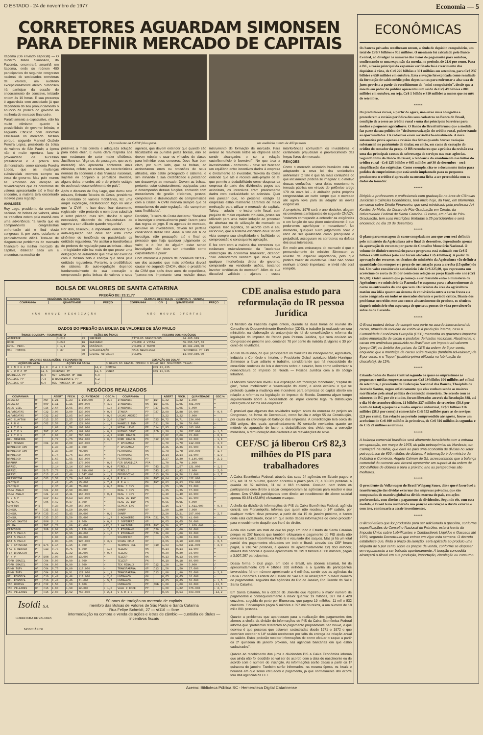O ESTADO - 24 de novembro de 1977 Economia — 5
CORRETORES AGUARDAM SIMONSEN PARA DEFINIR MERCADO DE CAPITAIS
Itapema (Do enviado especial) — O ministro Mário Simonsen, da Fazenda, encontrará amanhã em Itapema, onde se reúnem 400 participantes do segundo congresso nacional de sociedades corretoras de valores, um auditório excepcionalmente atento. Simonsen irá participar da sessão de encerramento do conclave, iniciado ontem às 10 horas. E sua presença é aguardada com ansiedade já que dependerá do seu pronunciamento o anúncio da política do governo na melhoria do mercado financeiro.
Paralelamente a expectativa, não há muito otimismo quanto à possibilidade do governo brindar, o segundo CNSCV com reformas estruturais no mercado. Mesmo porque, segundo Manoel Octávio Pereira Lopes, presidente da bolsa de valores de São Paulo; a época não é muito oportuna face à proximidade da sucessão presidencial e a prática tem demonstrado, como salienta Pereira Lopes, que as mudanças substanciais ocorrem sempre na troca de governo. Mas pelo menos se Simonsen der atenção às reivindicações que as corretoras de valores apresentarão até o final do encontro, a maioria terá encontrado motivos para regozijo.
ANÁLISES
Ruy Lage, presidente da comissão nacional de bolsas de valores, abriu os trabalhos ontem pela manhã com uma advertência: "a tarefa que os companheiros congressistas enfrentarão até o final deste congresso é, por certo, estafante e particularmente difícil. Trata-se de diagnosticar problemas do mercado financeiro ou melhor mercado de capitais, dissecar cada um e encontrar, na medida do
O presidente da CNBV falou para... um auditório atento de 400 pessoas
possível, a mais correta e adequada solução para todos eles". E numa clara resposta aos que reclamam do setor maior eficiência. Justificou-se: "diga-se, de passagem, que se (o mercado) não apresenta contornos mais otimistas, reflete, no entanto, as características normais da economia e das finanças nacionais, sujeitas no conjunto a percalços diversos, alguns deles oriundos até o do próprio estágio de acelerado desenvolvimento do país".
Após o discurso de Ruy Lage, que durou sete minutos, Roberto Teixeira da Costa, presidente da comissão de valores mobiliários, fez uma ampla exposição, esclarecendo logo no início que "a CVM - e isso deve ficar claramente registrado - não pretende e nem deve substituir o setor privado, mas sim, dar-lhe o apoio necessário, dispondo da infra-estrutura de suporte a ser utilizado quando requerida".
Por isso, salientou, é importante entender que auto-regulação não deve ser vista como sinônimo de tendência ou passividade da entidade reguladora. "Ao aceitar a transferência de poderes de regulação para as bolsas - disse - o legislador não fez mais do que prever uma delegação de autoridade que deve ser exercida com o mesmo zelo e energia que seria pela entidade reguladora. Portanto, a credibilidade do sistema de auto-regulação depende fundamentalmente de sua execução e compreensão pelas bolsas de valores e seus agentes, que devem entender que quando são fiscalizados ou punidos pelas bolsas, não se devem rebelar e usar os vínculos de classe para intimidar seus censores. Deve ficar bem claro, por outro lado, que as bolsas, ao acobertarem erros ou omissões de seus afiliados, não estão protegendo o sistema, e sim minando a sua credibilidade e prestando um desserviço ao mercado. Devem as bolsas, portanto, estar estruturalmente equipadas para o desempenho dessas funções, contando com mecanismos de gestão eficientes, pessoal competente e desvinculado de compromissos com a classe. A CVM intervirá sempre que os mecanismos de auto-regulação não cumprirem suas finalidades".
Decidido, Teixeira da Costa declarou: "fiscalizar e investigar e eventualmente punir, fazem parte das regras do jogo. E os agentes do mercado, inclusive os investidores, devem ter perfeita consciência desse fato. Aliás, o fato em si de investigar, não pressupõe até o final do processo que haja qualquer julgamento de valor, e o fato de alguém estar sendo investigado não deve ser entendido como culpabilidade a priori".
Com referência à política de incentivos fiscais - um dos assuntos que mais polêmica deverá causar no segundo CNCV-, disse o presidente da CVM que após doze anos de experiência, "parece-nos importante uma revisão desse instrumento de formação de mercado. Para avaliar se realmente todos os objetivos estão sendo alcançados e se a relação custo/benefício é favorável". No que toca a investimentos - comentou - deve ser buscado um equilíbrio entre incentivos dados à empresa e diretamente ao investidor. Teixeira da Costa entende que até o recente ante-projeto de lei que permite a dedutibilidade como despesa da empresa de parte dos dividendos pagos aos acionistas, os incentivos eram praticamente dados com exclusividade ao acionista. Quer nos parecer que, no presente estágio as empresas estão realmente carentes de maior motivação para utilizar o mercado de capitais. Talvez - aduziu - o instrumento fiscal, sem prejuízo de maior equidade tributária, possa ser utilizado para uma maior indução ao processo de abertura ou de utilização de mercado de capitais. Isso significa, de acordo com o seu raciocínio, que o sistema escolhido deve ter em vista sempre sua simplicidade e facilidade de compreensão e consequente aplicação.
E fez coro com a maioria das corretoras que reclamam ostensivamente da "acelerada estatização da economia brasileira", dizendo: "não entendemos também que deva haver qualquer interferência direta do governo, comprando ou vendendo ações, tentando inverter tendências de mercado". Além de sua discutível validade - ajuntou - essas interferências confundem os investidores e certamente prejudicam o prevalecimento das forças livres do mercado.
REAÇÕES
Como o mercado acionário brasileiro está se adaptando à nova lei das sociedades anônimas? O fato é que há mais confusões do que iniciamente poderia se imaginar. E o motivo dessas confusões - uma delas recentemente tornada pública em virtude do polêmico artigo 170 da nova lei - é atribuído pelos próprios congressistas ao curto tempo que o mercado até agora teve para se adaptar às novas exigências.
A propósito, 1978 será o ano decisivo, alegam os corretores participantes do segundo CNACV: "estamos começando a entender as exigências e em função do seu pleno entendimento é que poderemos aperfeiçoar o mecanismo". No momento, qualquer outro julgamento corre o risco de ser qualificado como precipitado e prejudicial, asseguram os corretores na defesa dos seus interesses.
Em meio aos embaraços do mercado é que o pronunciamento do ministro Simonsen se reveste de especial importância, pelo que poderá trazer de elucidativo. Caso não ocorra nenhum anúncio importante, o trivial não será rompido.
BOLSA DE VALORES DE SANTA CATARINA
PREGÃO DE: 23.11.77
| NEGÓCIOS REALIZADOS | | | ÚLTIMAS OFERTAS (C - COMPRA; V - VENDA) | | | | |
| --- | --- | --- | --- | --- | --- | --- | --- |
| COMPANHIA | QUANTIDADE | PREÇO | COMPANHIA | C/V | QUANTIDADE | PREÇO | |
| N Ã O H O U V E N E G O C I A Ç Ã O | | | N Ã O H O U V E O F E R T A S | | | | |
DADOS DO PREGÃO DA BOLSA DE VALORES DE SÃO PAULO
| ÍNDICE BOVESPA - FECHAMENTO | | AÇÕES DO ÍNDICE | | RESUMO DOS NEGÓCIOS | |
| --- | --- | --- | --- | --- | --- |
| ANTERIOR | 3.210 | 23 | SUBIRAM | TÍTULOS NEGOCIADOS | 44.485.999 |
| HOJE | 3.247 | 16 | BAIXARAM | VOLUME A VISTA | 66.095.527,53 |
| EVOL. PERC. | + 1,1 | 25 | ESTÁVEIS | VOLUME A TERMO | 10.384.280,00 |
| OSC. PONTOS | + 37 | 08 | S/NEGOCIAÇÃO | MAIS NEGOCIADA | PETROBRAS PP C19 |
| | | 00 | S/BASE ANTERIOR | VOLUME | 14.090.840,00 |
| MAIORES OSCILAÇÕES - FECHAMENTO | | | | COTAÇÃO DO DOLAR | |
| --- | --- | --- | --- | --- | --- |
| AÇÕES EM ALTA | | AÇÕES EM BAIXA | | O BANCO DO BRASIL OPEROU O DOLAR NAS SEGUINTES TAXAS: | |
| O R N I E X PP | 14,0 | V A R I G PP | 14,2 | COMPRA | Cr$ 15,435 |
| E L U M A PP | 12,5 | UNIBANCO PP | 11,5 | VENDA | Cr$ 15,535 |
| BARDELLA PP | 8,6 | MET BARBARA OP SUB | 6,9 | | |
| CACIQUE PP | 7,4 | B BANDEIRANTE PP | 6,2 | | |
| CACIQUE OP | 6,6 | HEL FONSECA OP C10 | 5,7 | | |
NEGÓCIOS REALIZADOS
| COMPANHIA | | | ABERT | FECH. | QUANTIDADE | OSC.% | COMPANHIA | | | ABERT | FECH. | QUANTIDADE | OSC.% |
| --- | --- | --- | --- | --- | --- | --- | --- | --- | --- | --- | --- | --- | --- |
| ACESITA | OP | ANT | 1,21 | 1,23 | 1.160.000 | + 2,5 | ITAUBANCO | OP | INT | 1,32 | 1,32 | 1.000 | = |
| ACESITA | OP | NOV | 1,11 | 1,15 | 204.000 | + 4,5 | ITAUBANCO | ON | INT | 1,05 | 1,05 | 481.000 | = |
| AÇOS VILL | PP | C14 | 2,66 | 2,65 | 245.000 | - 1,8 | ITAUBANCO | PP | C17 | 1,05 | 1,05 | 5.000 | = |
| ALPARGATAS | OP | C32 | 3,00 | 3,00 | 233.000 | + 0,6 | ITAUSA | PP | C27 | 2,88 | 2,88 | 50.000 | + 0,6 |
| ALPARGATAS | PP | C32 | 2,87 | 2,85 | 346.000 | - 0,6 | LOJAS AMERIC | OP | | 3,22 | 3,22 | 5.000 | = |
| AND CLAYTON | OP | C13 | 2,55 | 2,55 | 220.000 | + 2,0 | LIGHT | OP | C23 | 0,72 | 0,71 | 234.000 | - 1,3 |
| A R N O | PP | C62 | 2,50 | 2,47 | 124.000 | - 1,2 | MANGELS IND | OP | C11 | 1,20 | 1,20 | 50.000 | = |
| A R T E X | OP | | 1,60 | 1,58 | 109.000 | - 1,2 | METAL LEVE | PP | C14 | 2,95 | 2,95 | 103.000 | = |
| A R T E X | PP | INT | 2,05 | 2,05 | 162.000 | - 0,9 | MOINHO SANT | OP | B/D | 1,26 | 1,28 | 657.000 | + 1,5 |
| A R T E X | PP | P | 1,90 | 1,82 | 795.000 | - 4,2 | NORD BRASIL | ON | | 2,02 | 2,00 | 15.000 | - 0,9 |
| BEL MINEIRA | OP | | 1,77 | 1,76 | 552.000 | + 0,5 | NORD BRASIL | PN | C12 | 2,50 | 2,50 | 18.000 | - 1,9 |
| BIC MONARK | OP | C04 | 2,00 | 2,00 | 135.000 | = | P IPIRANGA | OP | | 1,70 | 1,70 | 112.000 | + 3,0 |
| BRADESCO INV | ON | | 1,30 | 1,30 | 2.000 | = | P IPIRANGA | PP | | 2,35 | 2,36 | 46.000 | + 0,4 |
| BRADESCO INV | PN | | 1,30 | 1,30 | 78.000 | = | PETROBRAS | ON | | 1,78 | 1,78 | 309.000 | + 1,7 |
| BRADESCO | ON | | 1,76 | 1,76 | 110.000 | = | PETROBRAS | PN | | 2,14 | 2,14 | 31.000 | + 1,9 |
| BRADESCO | PN | | 1,65 | 1,65 | 433.000 | = | PETROBRAS | PP | | 2,27 | 2,30 | 6.146.000 | + 2,2 |
| BRAHMA | PP | | 1,48 | 1,49 | 278.000 | - 0,6 | PIR BRASILIA | PPA | | 1,70 | 1,70 | 1.000 | = |
| BRASIL | ON | | 2,14 | 2,14 | 335.000 | - 0,4 | PIRELLI | PP | C43 | 1,55 | 1,57 | 121.000 | + 1,2 |
| BRASIL | PP | B/S | 3,78 | 3,80 | 1.890.000 | + 1,8 | PIRELLI | PP | C43 | 1,42 | 1,42 | 2.000 | - 2,0 |
| BRASIL | PP | C13 | 2,48 | 2,48 | 1.647.000 | + 1,2 | PROSDOCIMO | PP | C13 | 0,58 | 0,58 | 11.000 | + 1,7 |
| BRASMOTOR | OP | C63 | 3,50 | 3,70 | 840.000 | + 4,2 | R E A L | ON | INT | 0,84 | 0,83 | 122.000 | = |
| CACIQUE | OP | | 1,40 | 1,45 | 15.000 | + 7,4 | R E A L | PN | INT | 0,83 | 0,83 | 254.000 | = |
| CACIQUE | PP | | 2,35 | 2,40 | 75.000 | + 6,6 | REAL C INV | ON | | 1,55 | 1,55 | 73.000 | = |
| CASA ANGLO | OP | C21 | 2,90 | 2,90 | 69.000 | = | REAL C INV | PN | | 1,35 | 1,35 | 77.000 | = |
| CASA ANGLO | PP | C21 | 2,40 | 2,41 | 165.000 | + 0,4 | REAL C INV | PP | | 1,40 | 1,40 | 10.000 | = |
| C E S P | PP | DIV | 0,53 | 0,53 | 538.000 | = | REAL DE INV | ON | | 1,01 | 1,01 | 15.000 | = |
| CIMETAL | PP | C06 | 0,47 | 0,47 | 3.000 | = | REAL DE INV | PN | | 0,95 | 0,95 | 6.000 | = |
| CONFRIO | PPB | | 0,30 | 0,30 | 260.000 | = | SERVIX ENG | OP | | 1,16 | 1,17 | 1.611.000 | + 0,8 |
| CONSUL | OP | C35 | 4,50 | 4,50 | 20.000 | = | SHARP | OP | | 1,80 | 1,80 | 7.000 | = |
| CONSUL | PPA | C35 | 5,45 | 5,45 | 20.000 | - 0,9 | SHARP | PP | | 2,20 | 2,21 | 297.000 | + 2,7 |
| CONSUL | PPB | C35 | 5,55 | 5,50 | 55.000 | - 1,7 | S AÇONORTE | PPA | C21 | 0,75 | 0,75 | 41.000 | = |
| DOCAS SANTOS | OP | BON | 1,18 | 1,18 | 9.000 | + 0,8 | S COFERRAZ | OP | | 0,65 | 0,65 | 50.000 | = |
| ELUMA | PP | INT | 1,70 | 1,80 | 41.000 | +12,5 | S NACIONAL | PPB | INT | 0,58 | 0,57 | 1.039.000 | = |
| ERICSSON | OP | SUB | 0,92 | 0,89 | 1.729.000 | - 2,1 | S RIOGRAND | OP | C26 | 1,00 | 1,00 | 60.000 | = |
| EST S PAULO | ON | | 0,95 | 0,96 | 40.000 | + 1,0 | S RIOGRAND | PP | C26 | 1,00 | 1,00 | 20.000 | = |
| EST S PAULO | PN | | 1,00 | 1,00 | 60.000 | = | SOLORRICO | PP | | 1,55 | 1,60 | 61.000 | + 3,2 |
| EST S PAULO | PP | | 1,04 | 1,06 | 925.000 | + 3,9 | SOUZA CRUZ | OP | | 3,05 | 3,10 | 220.000 | + 0,6 |
| E S CATARINA | PPB | B/S | 1,16 | 1,16 | 3.000 | = | TECHNOS REL | OP | C10 | 1,03 | 1,03 | 211.000 | + 3,0 |
| FAB C RENAUX | PP | C13 | 0,75 | 0,75 | 6.000 | - 1,3 | TELERJ | ON | | 0,14 | 0,14 | 11.000 | = |
| FIN BRADESCO | PN | | 1,32 | 1,32 | 25.000 | + 0,7 | TELERJ | PN | | 0,39 | 0,39 | 34.000 | = |
| F N V | PPA | BON | 3,00 | 3,00 | 13.000 | = | TELESP | ON | | 0,13 | 0,13 | 94.000 | = |
| FORD BRASIL | OP | C04 | 0,90 | 0,90 | 2.000 | = | TELESP | PN | | 0,18 | 0,18 | 80.000 | = |
| FORD BRASIL | PP | C04 | 0,90 | 0,90 | 2.000 | / | TEX RENAUX | PP | C12 | 1,20 | 1,20 | 5.000 | / |
| FUND TUPY | OP | C64 | 0,79 | 0,80 | 110.000 | = | TRANSPARANA | OP | C13 | 1,50 | 1,50 | 27.000 | / |
| FUND TUPY | PP | C64 | 0,91 | 0,91 | 122.000 | + 1,1 | TRANSPARANA | PP | C13 | 1,80 | 1,80 | 55.000 | + 2,8 |
| HEL FONSECA | OP | C10 | 0,48 | 0,48 | 110.000 | - 2,0 | UNIBANCO | ON | | 0,65 | 0,65 | 16.000 | = |
| HEL FONSECA | PP | C10 | 0,48 | 0,49 | 21.000 | - 5,7 | UNIBANCO | PN | | 0,65 | 0,65 | 30.000 | + 1,5 |
| IND HERING | PPA | C32 | 1,50 | 1,50 | 3.000 | = | UNIBANCO | PP | SUB | 1,00 | 1,00 | 10.000 | -11,5 |
| IND VILLARES | OP | C16 | 1,90 | 1,90 | 12.000 | + 1,0 | VALE R DOCE | PP | | 1,60 | 1,62 | 376.000 | + 2,5 |
| IND VILLARES | PP | C16 | 2,90 | 2,92 | 763.000 | + 2,4 | V A R I G | PP | | 0,56 | 0,54 | 564.000 | -14,2 |
Isoldi S.A.
CORRETORA DE VALORES MOBILIÁRIOS
50 anos de tradição no mercado de capitais
membro das Bolsas de Valores de São Paulo e Santa Catarina
Rua Felipe Schmidt, 27 — s/116 — fone
intermediação na compra e venda de ações e letras de câmbio — custódia de títulos — incentivos fiscais
CDE analisa estudo para reformulação do IR pessoa Jurídica
O Ministro da Fazenda expôs ontem, durante as duas horas de reunião do Conselho de Desenvolvimento Econômico (CDE), o trabalho já realizado em seu ministério, na elaboração do anteprojeto de lei de consolidação e reforma da legislação do Imposto de Renda para Pessoa Jurídica, que será enviado ao Congresso no próximo ano, contendo 70 por cento de matéria já vigente e 30 por cento de novidades.
Ao fim da reunião, de que participaram os ministros do Planejamento, Agricultura, Indústria e Comércio e Interior, o Presidente Geisel autorizou Mário Henrique Simonsen a levar adiante o trabalho, considerando que há necessidade de consolidar centenas de leis e decretos sobre o assunto, bem como uniformizar a nomenclatura do Imposto de Renda — Pessoa Jurídica com a do código tributário.
O Ministro Simonsen dividiu sua exposição em "correção monetária", "capital de giro", "ativo imobilizado" e "reavaliação do ativo", e ainda explicou o que se pretende quanto a mudança nos incentivos para empresas de capital aberto em relação a reformas na legislação do Imposto de Renda. Demorou algum tempo argumentando sobre a necessidade de impor controle legal "a distribuição disfarçada de lucros nas empresas".
É possível que algumas das novidades surjam antes da remessa do projeto ao Congresso, na forma de Decreto-Lei, como faculta o artigo 55 da Constituição, por causa da cronologia do balanço das empresas. A consolidação terá cerca de 250 artigos, dos quais aproximadamente 80 conterão novidades quanto ao método de apuração do lucro, a dedutibilidade dos dividendos, a correção monetária, a remuneração dos diretores e as reavaliações de ativo.
CEF/SC já liberou Cr$ 82,3 milhões do PIS para trabalhadores
A Caixa Econômica Federal, através das suas 24 agências no Estado pagou o PIS, até 31 de outubro, quando encerrou o prazo para 77, a 80.681 pessoas, a quantia de 82 milhões, 31 mil e 918 cruzeiros. Contudo, nem todos os participantes com direito a sacar compareceram às agências para receber o seu abono. Dos 97.566 participantes com direito ao recebimento do abono salarial apenas 80.681 (82,9%) efetuaram o saque.
A chefia da divisão de informações do PIS da Caixa Econômica Federal, agência central, em Florianópolis, informa que quem não recebeu o 14º salário, por qualquer motivo, deve procurar, a partir do dia 15 de janeiro próximo, o banco onde está cadastrado, local em que serão dadas informações de como proceder para o recebimento daquilo que lhe é de direito.
Ainda não existe um total do que foi pago em todo o Estado de Santa Catarina porque os 297 bancos que também efetuaram o pagamento do PIS ainda não enviaram à Caixa Econômica Federal o resultado dos saques. Mas já há um total parcial dos pagamentos efetuados em todo o Brasil: através das CEF foram pagos, a 916.747 pessoas, a quantia de aproximadamente Cr$ 950 milhões; através dos bancos a quantia aproximada de Cr$ 3 bilhões e 300 milhões, pagas a 3.007.287 participantes.
Dessa forma o total pago, em todo o Brasil, em abonos salariais, foi de aproximadamente Cr$ 4 bilhões 200 milhões, e a quantia de participantes favorecidos foi em número aproximado a 4 milhões, sendo que as agências da Caixa Econômica Federal do Estado de São Paulo alcançaram o maior número de pagamentos, seguidas das agências do Rio de Janeiro, Rio Grande do Sul e Santa Catarina.
Em Santa Catarina, foi a cidade de Joinville que registrou o maior número de pagamentos e consequentemente a maior quantia: 19 milhões, 327 mil e 428 cruzeiros, seguida de perto por Blumenau, que pagou 19 milhões, 11 mil e 832 cruzeiros. Florianópolis pagou 5 milhões e 397 mil cruzeiros, a um número de 18 mil e 801 pessoas.
Quanto a problemas que apareceram para a realização dos pagamentos dos abonos a chefia da divisão de informações do PIS da Caixa Econômica Federal informa que "problemas referentes ao pagamento propriamente não houve, o que ocorreu é que pessoas que estavam cadastradas desde 1971 e 1972 e que deveriam receber o 14º salário receberam por falta da entrega da relação anual de salário. Estes poderão receber informações de como efetuar o saque a partir da 2ª quinzena de janeiro próximo, nas agências bancárias em que estão cadastrados".
Quanto ao recebimento dos juros e dividendos PIS a Caixa Econômica informa que ainda não foi decidido se vai ser de acordo com a data de nascimento ou de acordo com o número de inscrição. As informações serão dadas a partir da 1ª quinzena de janeiro. Também serão informados, na mesma época, os locais e horários em que serão efetuados o pagamento, já que normalmente isto ocorre fora das agências da CEF.
ECONÔMICAS
Os bancos privados recolheram ontem, a título de depósito compulsório, um total de Cr$ 7 bilhões e 905 milhões. O montante foi calculado pelo Banco Central, ao divulgar os números dos meios de pagamento para outubro, confirmando-se uma expansão da moeda, no período, de 21,6 por cento. Para o BC, a razão principal da expansão verificada foi o crescimento dos depósitos à vista, de Cr$ 226 bilhões e 301 milhões em setembro, para Cr$ 237 bilhões e 650 milhões em outubro. Essa elevação foi explicada como resultado da formação de saldo médio pelos depositantes para enfrentar a alta taxa de juros prevista a partir do recolhimento do "mini-compulsório", desde que a moeda em poder do público apresentou um saldo de Cr$ 49 bilhões e 881 milhões em outubro, ou seja, Cr$ 1 bilhão e 310 milhões a menos que no mês de setembro.
*****
Os produtores rurais, a partir de agora, não estão mais obrigados a procederem a revisão periódica dos seus cadastros no Banco do Brasil, condição de a cesso ao crédito rural e uma das principais barreiras para médios e pequenos agricultores. O Banco do Brasil informou que a medida faz parte da sua política de "desburocratização do crédito rural, pulverizando as oportunidades. Os cadastros eram revisados bi-anualmente. A nova sistemática prevê apenas a revisão das fichas quando houver variação substancial no patrimônio do titular, ou então, em casos de cessação do crédito do tomador da praça. O BB reconheceu que a prática da revisão era uma das principais causas da sobrecarga de serviços nas suas agências. Segundo fonte do Banco do Brasil, a tendência do atendimento nas linhas do crédito rural - Cr$ 125 bilhões e 495 milhões até 30 de dezembro - será simplificação das exigências. Como exemplo, cita-se o documento único para pedidos de empréstimos que está sendo implantado para os pequenos produtores: o crédito é aprovado na mesma ficha a ser preenchida com os dados do tomador.
*****
Dirigido a professores e profissionais com graduação na área de Ciências Jurídicas e Ciências Econômicas, terá início hoje, da Furb, em Blumenau, um curso sobre Direito Financeiro, que será ministrado pelo professor Ari Kardec de Mello, do Centro de Pós-Graduação em Direito, da Universidade Federal de Santa Catarina. O curso, em nível de Pós-Graduação, tem suas inscrições limitadas a 25 participantes e será encerrado no dia 10 de dezembro.
*****
O plano para estocagem de carne congelada no ano que vem será definido pelo ministério da Agricultura até o final de dezembro, dependendo apenas da aprovação de recursos por parte do Conselho Monetário Nacional. O volume de dinheiro necessário para o programa está estimado em Cr$ 5 bilhões e 500 milhões (este ano foram alocados Cr$ 4 bilhões). A partir da aprovação dos recursos, os técnicos do ministério da Agricultura vão definir a quantidade dos estoques e o preço de sustentação para a arroba (15 quilos) do boi. Um valor considerado satisfatório é de Cr$ 225,00, que representa um acréscimo de cerca de 35 por cento com relação ao preço fixado este ano (Cr$ 165,00). Outro assunto que já começa a ser discutido entre o ministério da Agricultura e o ministério da Fazenda é o esquema para o abastecimento de carne na entressafra do ano que vem. Os técnicos da área da agricultura matêm sua idéia quanto ao sistema de convivência entre a carne fresca e a carne congelada em todos os mercados durante o período crítico. Diante dos problemas ocorridos este ano com o abastecimento do produto, os técnicos daquele ministério têm esperança de que seus pontos de vista prevalecerão sobre os da Fazenda.
*****
O Brasil poderá deixar de cumprir sua parte no acordo internacional do cacau, através da redução de estímulo à produção interna, caso a Comunidade Econômica Européia (CEE) mantenha os gravames impostos sobre importação de cacau e produtos derivados nacionais. Atualmente, o cacau em amêndoas produzido no Brasil tem um imposto ad-valorem (preço CIF) no âmbito dos países da CEE da ordem de 3 por cento, enquanto que a manteiga de cacau sofre taxação (também ad-valorem) de 8 por cento, e o "liquor" (matéria-prima utilizada na fabricação do chocolate), de 11%.
*****
Citando dados do Banco Central segundo os quais os empréstimos às pequenas e médias empresas somaram Cr$ 19 bilhões 106 milhões até o final de setembro, o presidente da Federação Nacional dos Bancos, Theóphilo de Azevedo Santos, negou enfaticamente que elas venham sendo as maiores sacrificadas pela atual política de contenção monetária. De acordo com os números do BC por ele citados, foram liberados através da Resolução 388, até o dia 30 de setembro último, 11 bilhões 237 milhões de cruzeiros (58,8 por cento do total) à pequena e média empresa industrial, Cr$ 7 bilhões 316 milhões (38,3 por cento) à comercial e Cr$ 552 milhões para as de serviços (2,9 por cento). Em relação ao período compreendido até agosto, houve um acréscimo de Cr$ 400 milhões às primeiras, de Cr$ 316 milhões às segundas e de Cr$ 29 milhões às últimas.
*****
A balança comercial brasileira será altamente beneficiada com a entrada em operação, em março de 1978, do pólo petroquímico do Nordeste, em Camaçari, na Bahia, que dará ao país uma economia de divisas no setor petroquímico de 600 milhões de dólares. A informação é do ministro da Indústria e Comércio, Angelo Calmon de Sá, acrescentando que a balança comercial do corrente ano deverá apresentar um superávit da ordem de 300 milhões de dólares e para o próximo ano as perspectivas são melhores.
*****
O presidente da Volkswagen do Brasil Wolgang Sauer, disse que é favorável a transformação das dívidas externas das empresas privadas, que são computadas de maneira global na dívida externa do país, em ações preferenciais, com direito a pagamento de dividendos. Segundo ele, com essa medida, o Brasil teria melhorada sua posição em relação à dívida externa e com isso, continuaria a atrair investimentos.
*****
O álcool etílico que for produzido para ser adicionado à gasolina, conforme especificações do Conselho Nacional do Petróleo, estará isento do Imposto Único sobre Lubrificantes e Combustíveis Líquidos e Gasosos até 1979, segundo Decreto-Lei que entrou em vigor esta semana. O decreto estabelece que, findo o prazo da isenção, será aplicada ao produto uma alíquota de 5 por cento sobre os preços da venda, conforme se dispuser em regulamento a ser baixado oportunamente. A isenção concedida alcançará o álcool em sua produção, importação, circulação ou consumo.
Acervo: Biblioteca Pública SC - Hemeroteca Digital Catarinense